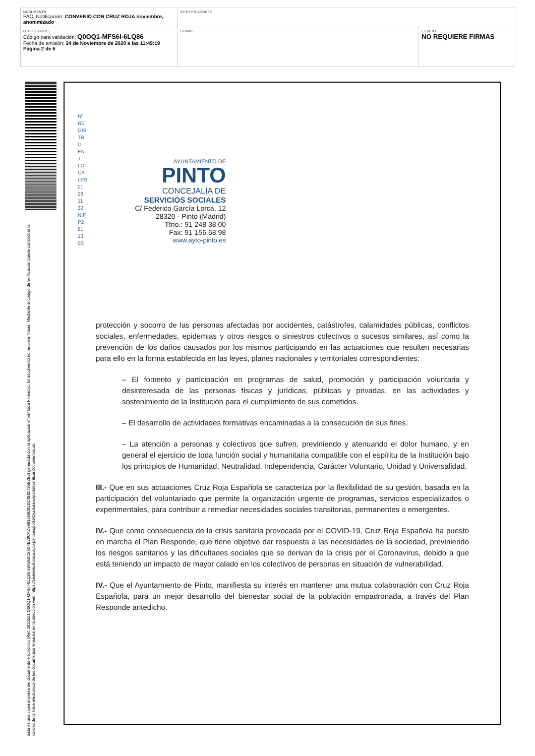| DOCUMENTO PAC_Notificación: CONVENIO CON CRUZ ROJA noviembre, anonimizado | IDENTIFICADORES | |
| OTROS DATOS Código para validación: Q0OQ1-MFS6I-6LQ86 Fecha de emisión: 24 de Noviembre de 2020 a las 11:49:19 Página 2 de 6 | FIRMAS | ESTADO NO REQUIERE FIRMAS |
Esta es una copia impresa del documento electrónico (Ref: 1920551 Q0OQ1-MFS6I-6LQ86 68A850C93D4E28CAD3981898D92D24B81795B2E8) generada con la aplicación informática Firmadoc. El documento no requiere firmas. Mediante el código de verificación puede comprobar la validez de la firma electrónica de los documentos firmados en la dirección web: https://sedeelectronica.ayto-pinto.es/portalCiudadano/portal/verificarDocumentos.do
Nº RE GIS TR O EN T. LO CA LES 01 28 11 32 NIF P2 81 13 00I
AYUNTAMIENTO DE
PINTO
CONCEJALÍA DE
SERVICIOS SOCIALES
C/ Federico García Lorca, 12
28320 - Pinto (Madrid)
Tfno.: 91 248 38 00
Fax: 91 156 68 98
www.ayto-pinto.es
protección y socorro de las personas afectadas por accidentes, catástrofes, calamidades públicas, conflictos sociales, enfermedades, epidemias y otros riesgos o siniestros colectivos o sucesos similares, así como la prevención de los daños causados por los mismos participando en las actuaciones que resulten necesarias para ello en la forma establecida en las leyes, planes nacionales y territoriales correspondientes:
– El fomento y participación en programas de salud, promoción y participación voluntaria y desinteresada de las personas físicas y jurídicas, públicas y privadas, en las actividades y sostenimiento de la Institución para el cumplimiento de sus cometidos.
– El desarrollo de actividades formativas encaminadas a la consecución de sus fines.
– La atención a personas y colectivos que sufren, previniendo y atenuando el dolor humano, y en general el ejercicio de toda función social y humanitaria compatible con el espíritu de la Institución bajo los principios de Humanidad, Neutralidad, Independencia, Carácter Voluntario, Unidad y Universalidad.
III.- Que en sus actuaciones Cruz Roja Española se caracteriza por la flexibilidad de su gestión, basada en la participación del voluntariado que permite la organización urgente de programas, servicios especializados o experimentales, para contribuir a remediar necesidades sociales transitorias, permanentes o emergentes.
IV.- Que como consecuencia de la crisis sanitaria provocada por el COVID-19, Cruz Roja Española ha puesto en marcha el Plan Responde, que tiene objetivo dar respuesta a las necesidades de la sociedad, previniendo los riesgos sanitarios y las dificultades sociales que se derivan de la crisis por el Coronavirus, debido a que está teniendo un impacto de mayor calado en los colectivos de personas en situación de vulnerabilidad.
IV.- Que el Ayuntamiento de Pinto, manifiesta su interés en mantener una mutua colaboración con Cruz Roja Española, para un mejor desarrollo del bienestar social de la población empadronada, a través del Plan Responde antedicho.